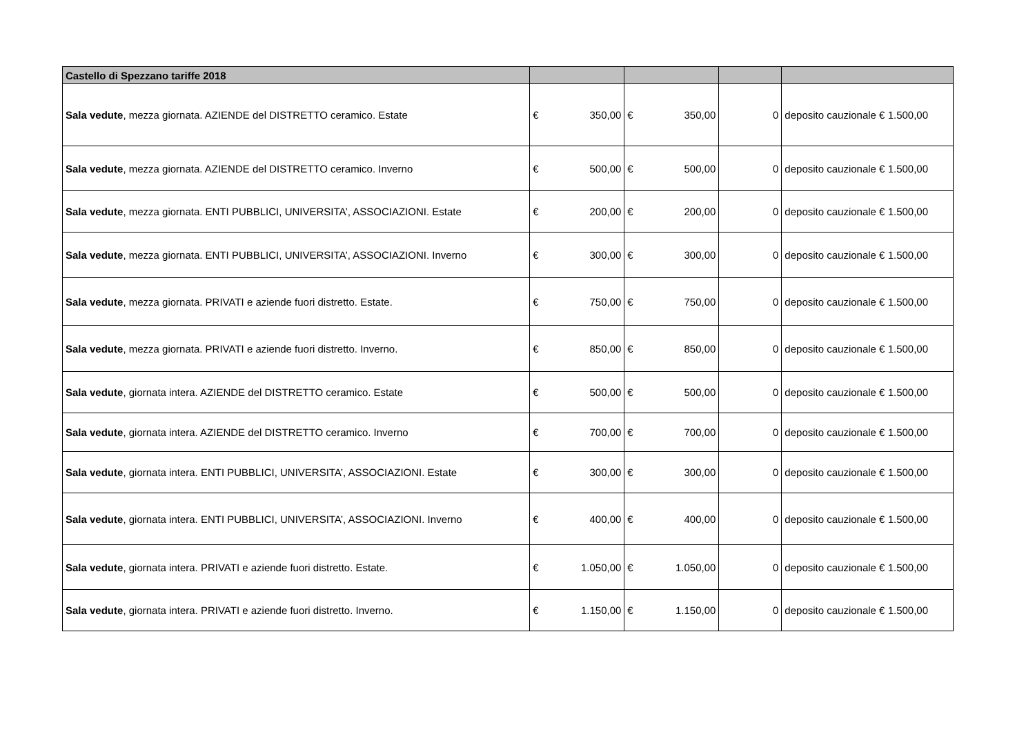| Castello di Spezzano tariffe 2018 | | | | | | |
| Sala vedute , mezza giornata. AZIENDE del DISTRETTO ceramico. Estate | € | 350,00 | € | 350,00 | 0 | deposito cauzionale € 1.500,00 |
| Sala vedute , mezza giornata. AZIENDE del DISTRETTO ceramico. Inverno | € | 500,00 | € | 500,00 | 0 | deposito cauzionale € 1.500,00 |
| Sala vedute , mezza giornata. ENTI PUBBLICI, UNIVERSITA’, ASSOCIAZIONI. Estate | € | 200,00 | € | 200,00 | 0 | deposito cauzionale € 1.500,00 |
| Sala vedute , mezza giornata. ENTI PUBBLICI, UNIVERSITA’, ASSOCIAZIONI. Inverno | € | 300,00 | € | 300,00 | 0 | deposito cauzionale € 1.500,00 |
| Sala vedute , mezza giornata. PRIVATI e aziende fuori distretto. Estate. | € | 750,00 | € | 750,00 | 0 | deposito cauzionale € 1.500,00 |
| Sala vedute , mezza giornata. PRIVATI e aziende fuori distretto. Inverno. | € | 850,00 | € | 850,00 | 0 | deposito cauzionale € 1.500,00 |
| Sala vedute , giornata intera. AZIENDE del DISTRETTO ceramico. Estate | € | 500,00 | € | 500,00 | 0 | deposito cauzionale € 1.500,00 |
| Sala vedute , giornata intera. AZIENDE del DISTRETTO ceramico. Inverno | € | 700,00 | € | 700,00 | 0 | deposito cauzionale € 1.500,00 |
| Sala vedute , giornata intera. ENTI PUBBLICI, UNIVERSITA’, ASSOCIAZIONI. Estate | € | 300,00 | € | 300,00 | 0 | deposito cauzionale € 1.500,00 |
| Sala vedute , giornata intera. ENTI PUBBLICI, UNIVERSITA’, ASSOCIAZIONI. Inverno | € | 400,00 | € | 400,00 | 0 | deposito cauzionale € 1.500,00 |
| Sala vedute , giornata intera. PRIVATI e aziende fuori distretto. Estate. | € | 1.050,00 | € | 1.050,00 | 0 | deposito cauzionale € 1.500,00 |
| Sala vedute , giornata intera. PRIVATI e aziende fuori distretto. Inverno. | € | 1.150,00 | € | 1.150,00 | 0 | deposito cauzionale € 1.500,00 |